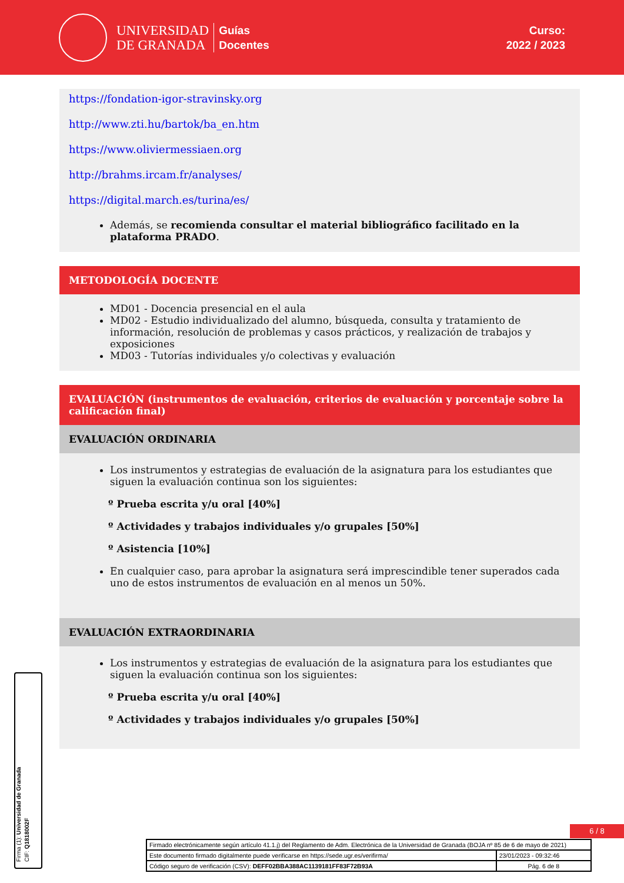UNIVERSIDAD
DE GRANADA
Guías
Docentes
Curso:
2022 / 2023
https://fondation-igor-stravinsky.org
http://www.zti.hu/bartok/ba_en.htm
https://www.oliviermessiaen.org
http://brahms.ircam.fr/analyses/
https://digital.march.es/turina/es/
Además, se recomienda consultar el material bibliográfico facilitado en la plataforma PRADO.
METODOLOGÍA DOCENTE
MD01 - Docencia presencial en el aula
MD02 - Estudio individualizado del alumno, búsqueda, consulta y tratamiento de información, resolución de problemas y casos prácticos, y realización de trabajos y exposiciones
MD03 - Tutorías individuales y/o colectivas y evaluación
EVALUACIÓN (instrumentos de evaluación, criterios de evaluación y porcentaje sobre la calificación final)
EVALUACIÓN ORDINARIA
Los instrumentos y estrategias de evaluación de la asignatura para los estudiantes que siguen la evaluación continua son los siguientes:
º Prueba escrita y/u oral [40%]
º Actividades y trabajos individuales y/o grupales [50%]
º Asistencia [10%]
En cualquier caso, para aprobar la asignatura será imprescindible tener superados cada uno de estos instrumentos de evaluación en al menos un 50%.
EVALUACIÓN EXTRAORDINARIA
Los instrumentos y estrategias de evaluación de la asignatura para los estudiantes que siguen la evaluación continua son los siguientes:
º Prueba escrita y/u oral [40%]
º Actividades y trabajos individuales y/o grupales [50%]
6 / 8
Firma (1): Universidad de Granada
CIF: Q1818002F
| Firmado electrónicamente según artículo 41.1.j) del Reglamento de Adm. Electrónica de la Universidad de Granada (BOJA nº 85 de 6 de mayo de 2021) | |
| Este documento firmado digitalmente puede verificarse en https://sede.ugr.es/verifirma/ | 23/01/2023 - 09:32:46 |
| Código seguro de verificación (CSV): DEFF02BBA388AC1139181FF83F72B93A | Pág. 6 de 8 |